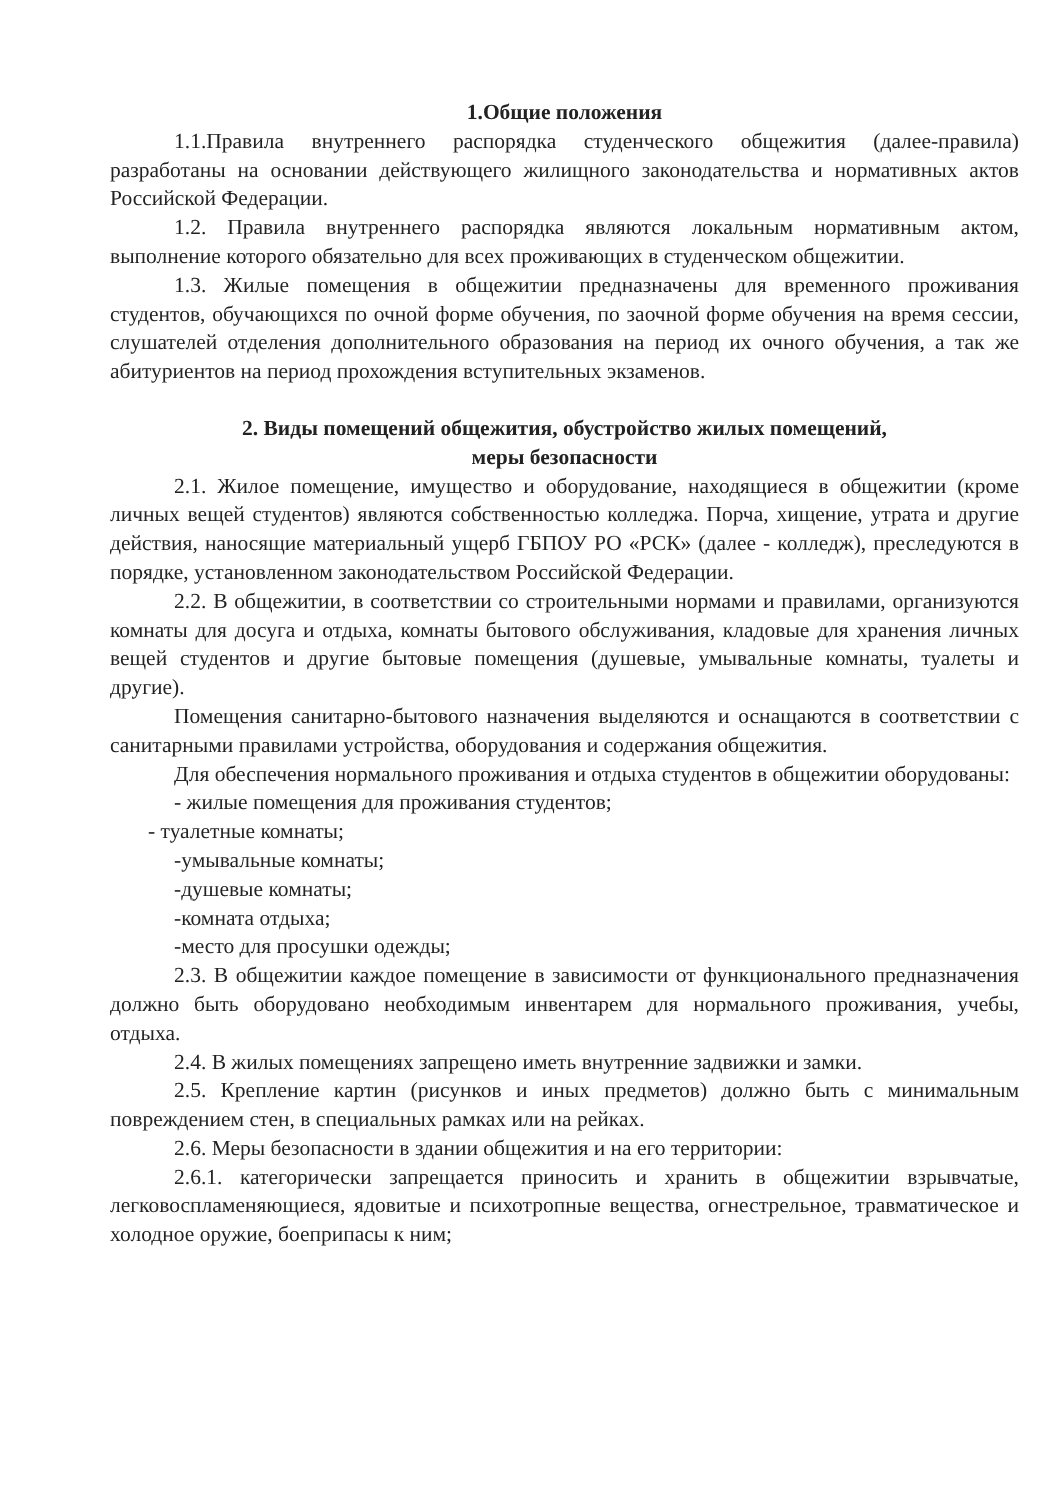1.Общие положения
1.1.Правила внутреннего распорядка студенческого общежития (далее-правила) разработаны на основании действующего жилищного законодательства и нормативных актов Российской Федерации.
1.2. Правила внутреннего распорядка являются локальным нормативным актом, выполнение которого обязательно для всех проживающих в студенческом общежитии.
1.3. Жилые помещения в общежитии предназначены для временного проживания студентов, обучающихся по очной форме обучения, по заочной форме обучения на время сессии, слушателей отделения дополнительного образования на период их очного обучения, а так же абитуриентов на период прохождения вступительных экзаменов.
2. Виды помещений общежития, обустройство жилых помещений,
меры безопасности
2.1. Жилое помещение, имущество и оборудование, находящиеся в общежитии (кроме личных вещей студентов) являются собственностью колледжа. Порча, хищение, утрата и другие действия, наносящие материальный ущерб ГБПОУ РО «РСК» (далее - колледж), преследуются в порядке, установленном законодательством Российской Федерации.
2.2. В общежитии, в соответствии со строительными нормами и правилами, организуются комнаты для досуга и отдыха, комнаты бытового обслуживания, кладовые для хранения личных вещей студентов и другие бытовые помещения (душевые, умывальные комнаты, туалеты и другие).
Помещения санитарно-бытового назначения выделяются и оснащаются в соответствии с санитарными правилами устройства, оборудования и содержания общежития.
Для обеспечения нормального проживания и отдыха студентов в общежитии оборудованы:
- жилые помещения для проживания студентов;
- туалетные комнаты;
-умывальные комнаты;
-душевые комнаты;
-комната отдыха;
-место для просушки одежды;
2.3. В общежитии каждое помещение в зависимости от функционального предназначения должно быть оборудовано необходимым инвентарем для нормального проживания, учебы, отдыха.
2.4. В жилых помещениях запрещено иметь внутренние задвижки и замки.
2.5. Крепление картин (рисунков и иных предметов) должно быть с минимальным повреждением стен, в специальных рамках или на рейках.
2.6. Меры безопасности в здании общежития и на его территории:
2.6.1. категорически запрещается приносить и хранить в общежитии взрывчатые, легковоспламеняющиеся, ядовитые и психотропные вещества, огнестрельное, травматическое и холодное оружие, боеприпасы к ним;